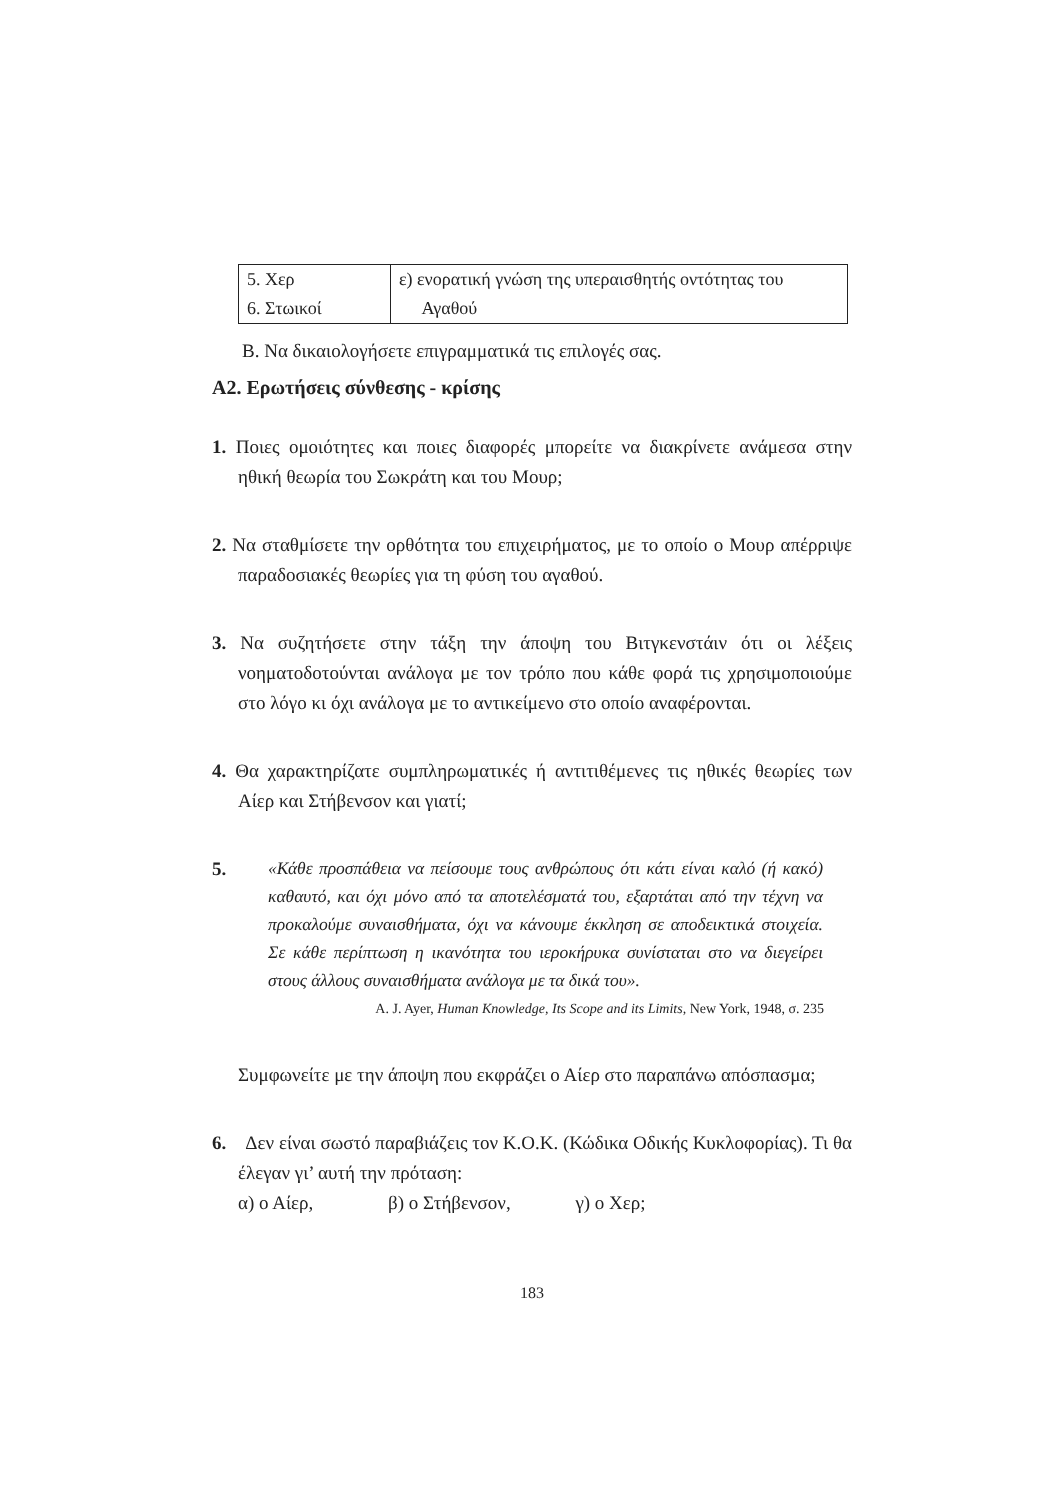| 5. Χερ 6. Στωικοί | ε) ενορατική γνώση της υπεραισθητής οντότητας του Αγαθού |
Β. Να δικαιολογήσετε επιγραμματικά τις επιλογές σας.
Α2. Ερωτήσεις σύνθεσης - κρίσης
1. Ποιες ομοιότητες και ποιες διαφορές μπορείτε να διακρίνετε ανάμεσα στην ηθική θεωρία του Σωκράτη και του Μουρ;
2. Να σταθμίσετε την ορθότητα του επιχειρήματος, με το οποίο ο Μουρ απέρριψε παραδοσιακές θεωρίες για τη φύση του αγαθού.
3. Να συζητήσετε στην τάξη την άποψη του Βιτγκενστάιν ότι οι λέξεις νοηματοδοτούνται ανάλογα με τον τρόπο που κάθε φορά τις χρησιμοποιούμε στο λόγο κι όχι ανάλογα με το αντικείμενο στο οποίο αναφέρονται.
4. Θα χαρακτηρίζατε συμπληρωματικές ή αντιτιθέμενες τις ηθικές θεωρίες των Αίερ και Στήβενσον και γιατί;
5.
«Κάθε προσπάθεια να πείσουμε τους ανθρώπους ότι κάτι είναι καλό (ή κακό) καθαυτό, και όχι μόνο από τα αποτελέσματά του, εξαρτάται από την τέχνη να προκαλούμε συναισθήματα, όχι να κάνουμε έκκληση σε αποδεικτικά στοιχεία. Σε κάθε περίπτωση η ικανότητα του ιεροκήρυκα συνίσταται στο να διεγείρει στους άλλους συναισθήματα ανάλογα με τα δικά του».
A. J. Ayer, Human Knowledge, Its Scope and its Limits, New York, 1948, σ. 235
Συμφωνείτε με την άποψη που εκφράζει ο Αίερ στο παραπάνω απόσπασμα;
6. Δεν είναι σωστό παραβιάζεις τον Κ.Ο.Κ. (Κώδικα Οδικής Κυκλοφορίας). Τι θα έλεγαν γι’ αυτή την πρόταση:
α) ο Αίερ, β) ο Στήβενσον, γ) ο Χερ;
183